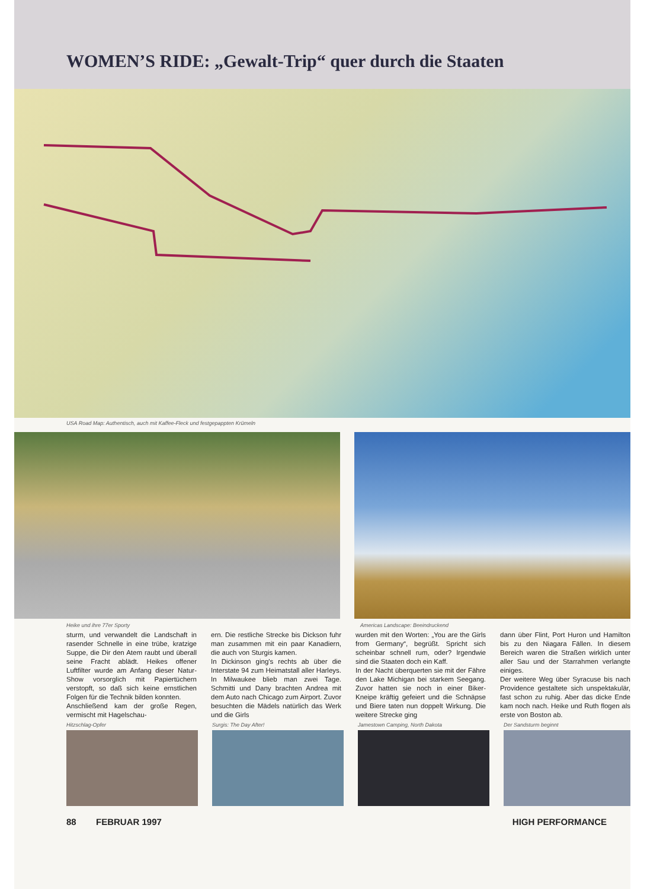WOMEN’S RIDE: „Gewalt-Trip“ quer durch die Staaten
USA Road Map: Authentisch, auch mit Kaffee-Fleck und festgepappten Krümeln
Heike und ihre 77er Sporty Americas Landscape: Beeindruckend
sturm, und verwandelt die Landschaft in rasender Schnelle in eine trübe, kratzige Suppe, die Dir den Atem raubt und überall seine Fracht ablädt. Heikes offener Luftfilter wurde am Anfang dieser Natur-Show vorsorglich mit Papiertüchern verstopft, so daß sich keine ernstlichen Folgen für die Technik bilden konnten.
Anschließend kam der große Regen, vermischt mit Hagelschau-
ern. Die restliche Strecke bis Dickson fuhr man zusammen mit ein paar Kanadiern, die auch von Sturgis kamen.
In Dickinson ging's rechts ab über die Interstate 94 zum Heimatstall aller Harleys. In Milwaukee blieb man zwei Tage. Schmitti und Dany brachten Andrea mit dem Auto nach Chicago zum Airport. Zuvor besuchten die Mädels natürlich das Werk und die Girls
wurden mit den Worten: „You are the Girls from Germany“, begrüßt. Spricht sich scheinbar schnell rum, oder? Irgendwie sind die Staaten doch ein Kaff.
In der Nacht überquerten sie mit der Fähre den Lake Michigan bei starkem Seegang. Zuvor hatten sie noch in einer Biker-Kneipe kräftig gefeiert und die Schnäpse und Biere taten nun doppelt Wirkung. Die weitere Strecke ging
dann über Flint, Port Huron und Hamilton bis zu den Niagara Fällen. In diesem Bereich waren die Straßen wirklich unter aller Sau und der Starrahmen verlangte einiges.
Der weitere Weg über Syracuse bis nach Providence gestaltete sich unspektakulär, fast schon zu ruhig. Aber das dicke Ende kam noch nach. Heike und Ruth flogen als erste von Boston ab.
Hitzschlag-Opfer Surgis: The Day After! Jamestown Camping, North Dakota
Der Sandsturm beginnt
88 FEBRUAR 1997 HIGH PERFORMANCE